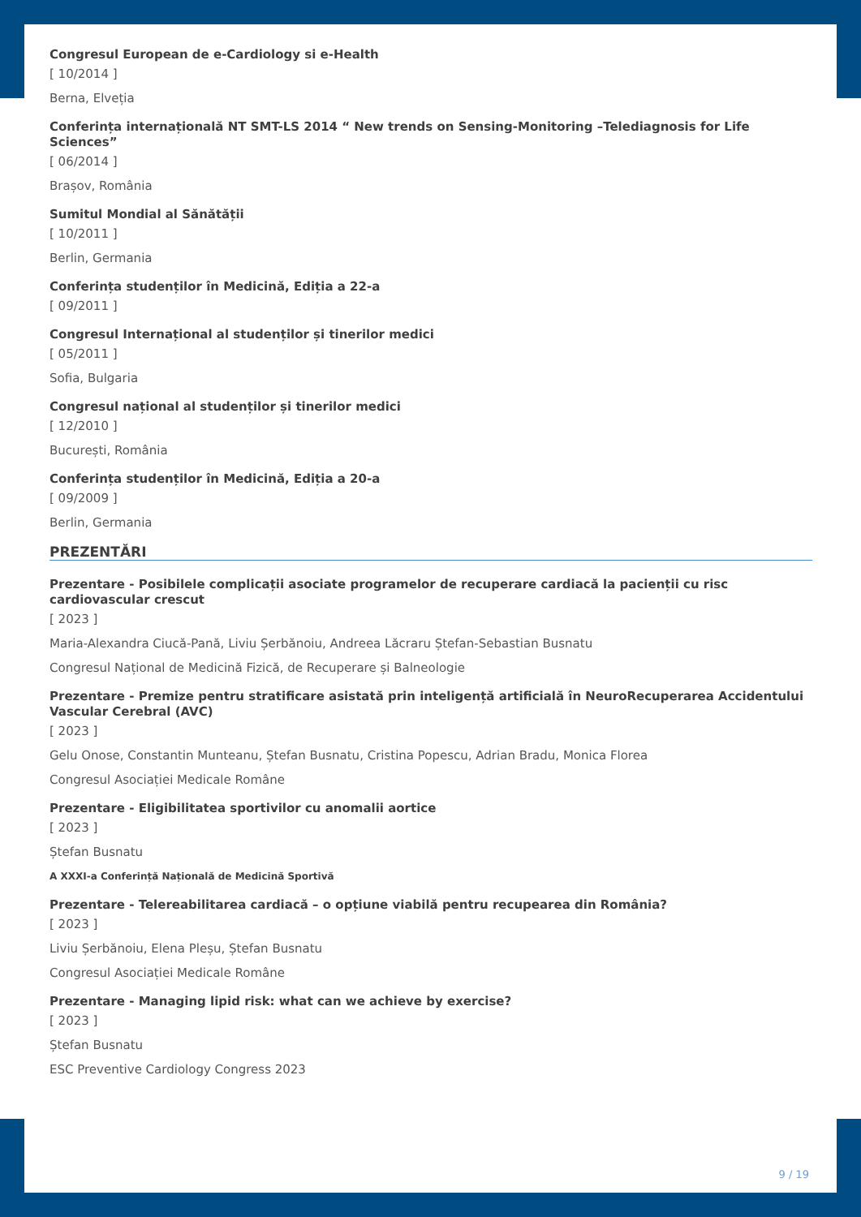Congresul European de e-Cardiology si e-Health
[ 10/2014 ]
Berna, Elveția
Conferința internațională NT SMT-LS 2014 “ New trends on Sensing-Monitoring –Telediagnosis for Life Sciences”
[ 06/2014 ]
Brașov, România
Sumitul Mondial al Sănătății
[ 10/2011 ]
Berlin, Germania
Conferința studenților în Medicină, Ediția a 22-a
[ 09/2011 ]
Congresul Internațional al studenților și tinerilor medici
[ 05/2011 ]
Sofia, Bulgaria
Congresul național al studenților și tinerilor medici
[ 12/2010 ]
București, România
Conferința studenților în Medicină, Ediția a 20-a
[ 09/2009 ]
Berlin, Germania
PREZENTĂRI
Prezentare - Posibilele complicații asociate programelor de recuperare cardiacă la pacienții cu risc cardiovascular crescut
[ 2023 ]
Maria-Alexandra Ciucă-Pană, Liviu Șerbănoiu, Andreea Lăcraru Ștefan-Sebastian Busnatu
Congresul Național de Medicină Fizică, de Recuperare și Balneologie
Prezentare - Premize pentru stratificare asistată prin inteligență artificială în NeuroRecuperarea Accidentului Vascular Cerebral (AVC)
[ 2023 ]
Gelu Onose, Constantin Munteanu, Ștefan Busnatu, Cristina Popescu, Adrian Bradu, Monica Florea
Congresul Asociației Medicale Române
Prezentare - Eligibilitatea sportivilor cu anomalii aortice
[ 2023 ]
Ștefan Busnatu
A XXXI-a Conferință Națională de Medicină Sportivă
Prezentare - Telereabilitarea cardiacă – o opțiune viabilă pentru recupearea din România?
[ 2023 ]
Liviu Șerbănoiu, Elena Pleșu, Ștefan Busnatu
Congresul Asociației Medicale Române
Prezentare - Managing lipid risk: what can we achieve by exercise?
[ 2023 ]
Ștefan Busnatu
ESC Preventive Cardiology Congress 2023
9 / 19